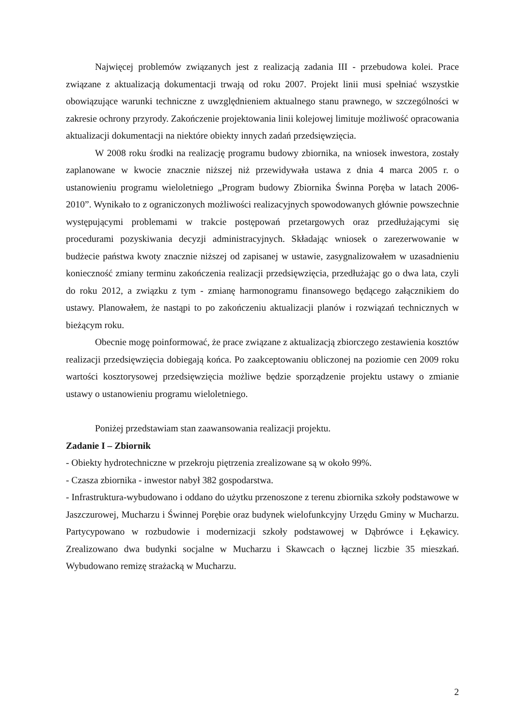Najwięcej problemów związanych jest z realizacją zadania III - przebudowa kolei. Prace związane z aktualizacją dokumentacji trwają od roku 2007. Projekt linii musi spełniać wszystkie obowiązujące warunki techniczne z uwzględnieniem aktualnego stanu prawnego, w szczególności w zakresie ochrony przyrody. Zakończenie projektowania linii kolejowej limituje możliwość opracowania aktualizacji dokumentacji na niektóre obiekty innych zadań przedsięwzięcia.
W 2008 roku środki na realizację programu budowy zbiornika, na wniosek inwestora, zostały zaplanowane w kwocie znacznie niższej niż przewidywała ustawa z dnia 4 marca 2005 r. o ustanowieniu programu wieloletniego „Program budowy Zbiornika Świnna Poręba w latach 2006-2010”. Wynikało to z ograniczonych możliwości realizacyjnych spowodowanych głównie powszechnie występującymi problemami w trakcie postępowań przetargowych oraz przedłużającymi się procedurami pozyskiwania decyzji administracyjnych. Składając wniosek o zarezerwowanie w budżecie państwa kwoty znacznie niższej od zapisanej w ustawie, zasygnalizowałem w uzasadnieniu konieczność zmiany terminu zakończenia realizacji przedsięwzięcia, przedłużając go o dwa lata, czyli do roku 2012, a związku z tym - zmianę harmonogramu finansowego będącego załącznikiem do ustawy. Planowałem, że nastąpi to po zakończeniu aktualizacji planów i rozwiązań technicznych w bieżącym roku.
Obecnie mogę poinformować, że prace związane z aktualizacją zbiorczego zestawienia kosztów realizacji przedsięwzięcia dobiegają końca. Po zaakceptowaniu obliczonej na poziomie cen 2009 roku wartości kosztorysowej przedsięwzięcia możliwe będzie sporządzenie projektu ustawy o zmianie ustawy o ustanowieniu programu wieloletniego.
Poniżej przedstawiam stan zaawansowania realizacji projektu.
Zadanie I – Zbiornik
- Obiekty hydrotechniczne w przekroju piętrzenia zrealizowane są w około 99%.
- Czasza zbiornika - inwestor nabył 382 gospodarstwa.
- Infrastruktura-wybudowano i oddano do użytku przenoszone z terenu zbiornika szkoły podstawowe w Jaszczurowej, Mucharzu i Świnnej Porębie oraz budynek wielofunkcyjny Urzędu Gminy w Mucharzu. Partycypowano w rozbudowie i modernizacji szkoły podstawowej w Dąbrówce i Łękawicy. Zrealizowano dwa budynki socjalne w Mucharzu i Skawcach o łącznej liczbie 35 mieszkań. Wybudowano remizę strażacką w Mucharzu.
2